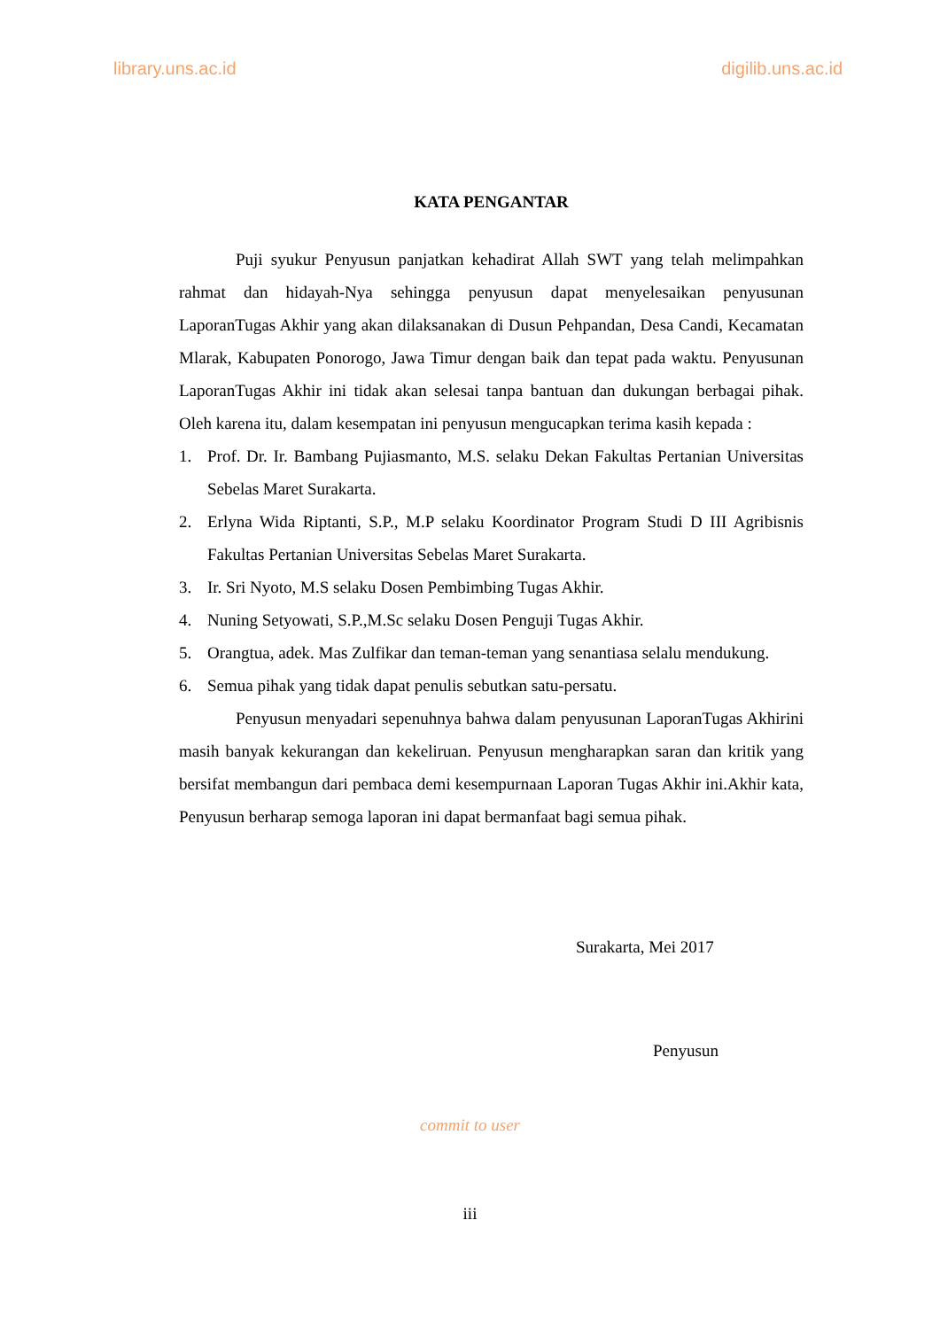library.uns.ac.id digilib.uns.ac.id
KATA PENGANTAR
Puji syukur Penyusun panjatkan kehadirat Allah SWT yang telah melimpahkan rahmat dan hidayah-Nya sehingga penyusun dapat menyelesaikan penyusunan LaporanTugas Akhir yang akan dilaksanakan di Dusun Pehpandan, Desa Candi, Kecamatan Mlarak, Kabupaten Ponorogo, Jawa Timur dengan baik dan tepat pada waktu. Penyusunan LaporanTugas Akhir ini tidak akan selesai tanpa bantuan dan dukungan berbagai pihak. Oleh karena itu, dalam kesempatan ini penyusun mengucapkan terima kasih kepada :
1. Prof. Dr. Ir. Bambang Pujiasmanto, M.S. selaku Dekan Fakultas Pertanian Universitas Sebelas Maret Surakarta.
2. Erlyna Wida Riptanti, S.P., M.P selaku Koordinator Program Studi D III Agribisnis Fakultas Pertanian Universitas Sebelas Maret Surakarta.
3. Ir. Sri Nyoto, M.S selaku Dosen Pembimbing Tugas Akhir.
4. Nuning Setyowati, S.P.,M.Sc selaku Dosen Penguji Tugas Akhir.
5. Orangtua, adek. Mas Zulfikar dan teman-teman yang senantiasa selalu mendukung.
6. Semua pihak yang tidak dapat penulis sebutkan satu-persatu.
Penyusun menyadari sepenuhnya bahwa dalam penyusunan LaporanTugas Akhirini masih banyak kekurangan dan kekeliruan. Penyusun mengharapkan saran dan kritik yang bersifat membangun dari pembaca demi kesempurnaan Laporan Tugas Akhir ini.Akhir kata, Penyusun berharap semoga laporan ini dapat bermanfaat bagi semua pihak.
Surakarta, Mei 2017
Penyusun
commit to user
iii